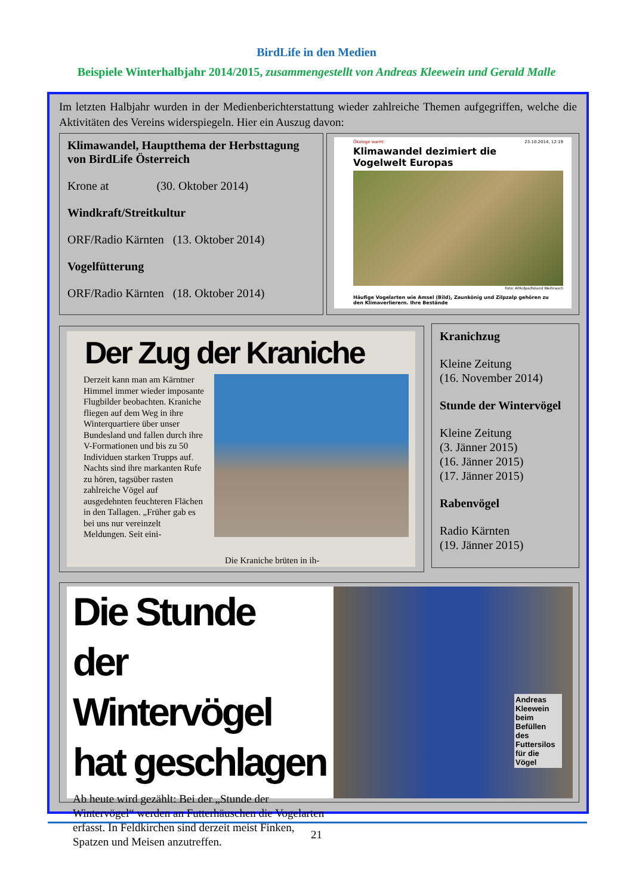BirdLife in den Medien
Beispiele Winterhalbjahr 2014/2015, zusammengestellt von Andreas Kleewein und Gerald Malle
Im letzten Halbjahr wurden in der Medienberichterstattung wieder zahlreiche Themen aufgegriffen, welche die Aktivitäten des Vereins widerspiegeln. Hier ein Auszug davon:
Klimawandel, Hauptthema der Herbsttagung von BirdLife Österreich
Krone at (30. Oktober 2014)
Windkraft/Streitkultur
ORF/Radio Kärnten (13. Oktober 2014)
Vogelfütterung
ORF/Radio Kärnten (18. Oktober 2014)
Ökologe warnt: 23.10.2014, 12:19
Klimawandel dezimiert die Vogelwelt Europas
Foto: APA/dpa/Roland Weihrauch
Häufige Vogelarten wie Amsel (Bild), Zaunkönig und Zilpzalp gehören zu den Klimaverlierern. Ihre Bestände
Der Zug der Kraniche
Derzeit kann man am Kärntner Himmel immer wieder imposante Flugbilder beobachten. Kraniche fliegen auf dem Weg in ihre Winterquartiere über unser Bundesland und fallen durch ihre V-Formationen und bis zu 50 Individuen starken Trupps auf. Nachts sind ihre markanten Rufe zu hören, tagsüber rasten zahlreiche Vögel auf ausgedehnten feuchteren Flächen in den Tallagen. „Früher gab es bei uns nur vereinzelt Meldungen. Seit eini-
Die Kraniche brüten in ih-
Kranichzug
Kleine Zeitung
(16. November 2014)
Stunde der Wintervögel
Kleine Zeitung
(3. Jänner 2015)
(16. Jänner 2015)
(17. Jänner 2015)
Rabenvögel
Radio Kärnten
(19. Jänner 2015)
Die Stunde
der Wintervögel
hat geschlagen
Ab heute wird gezählt: Bei der „Stunde der Wintervögel“ werden an Futterhäuschen die Vogelarten erfasst. In Feldkirchen sind derzeit meist Finken, Spatzen und Meisen anzutreffen.
Andreas Kleewein beim Befüllen des Futtersilos für die Vögel
21